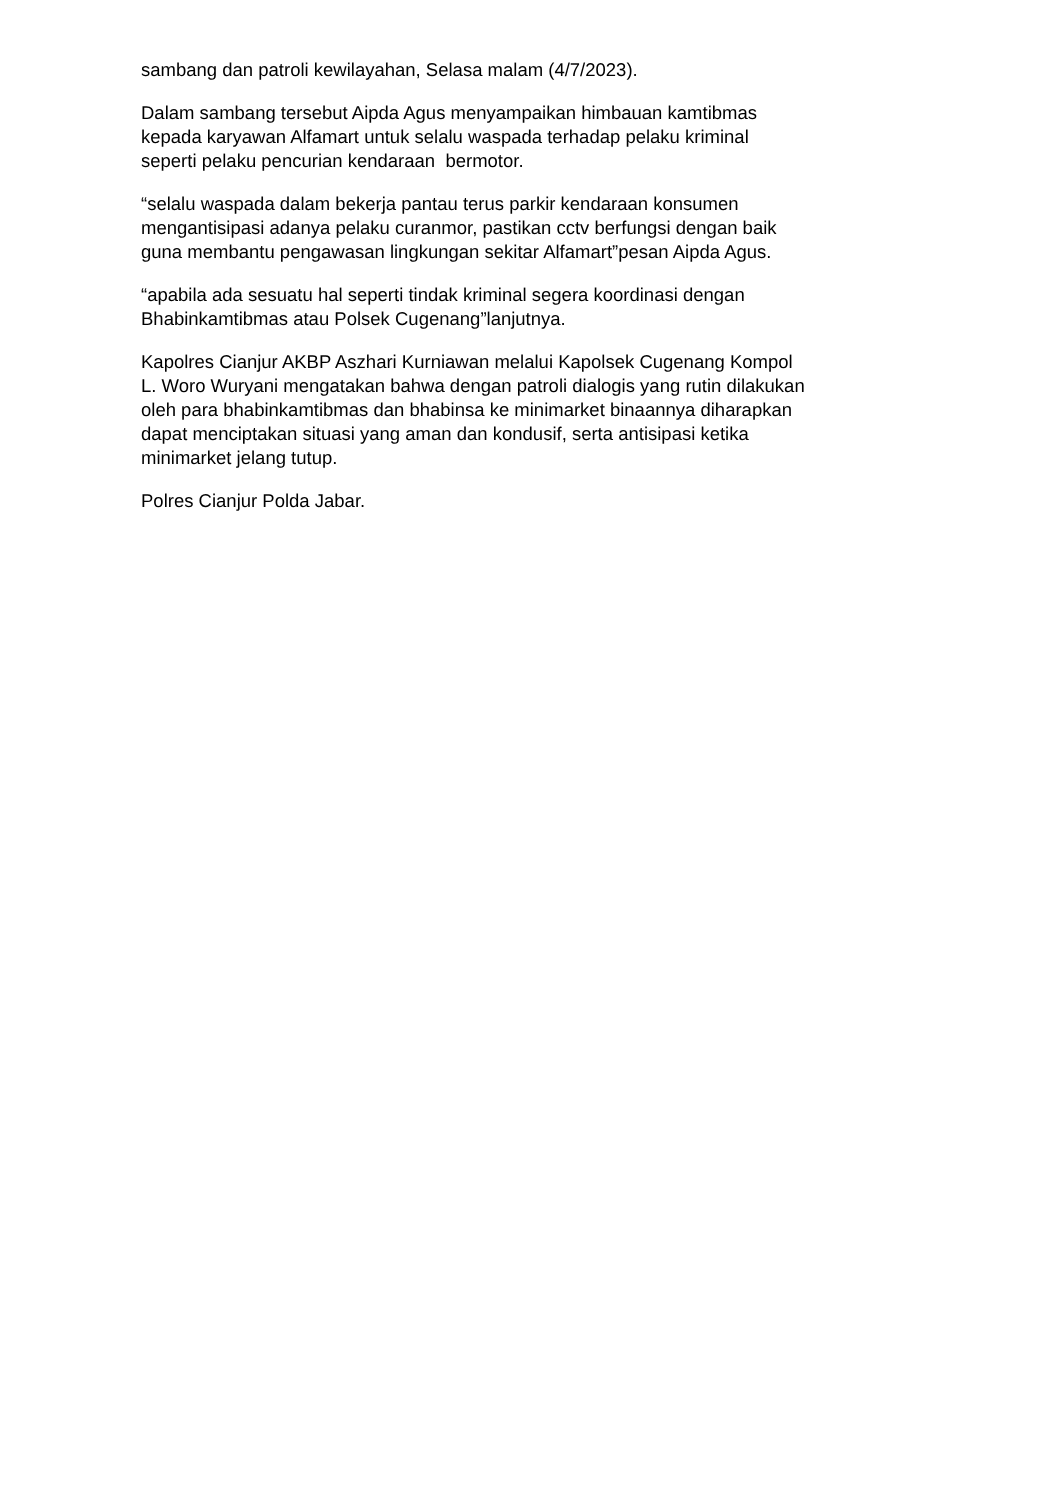sambang dan patroli kewilayahan, Selasa malam (4/7/2023).
Dalam sambang tersebut Aipda Agus menyampaikan himbauan kamtibmas
kepada karyawan Alfamart untuk selalu waspada terhadap pelaku kriminal
seperti pelaku pencurian kendaraan bermotor.
“selalu waspada dalam bekerja pantau terus parkir kendaraan konsumen
mengantisipasi adanya pelaku curanmor, pastikan cctv berfungsi dengan baik
guna membantu pengawasan lingkungan sekitar Alfamart”pesan Aipda Agus.
“apabila ada sesuatu hal seperti tindak kriminal segera koordinasi dengan
Bhabinkamtibmas atau Polsek Cugenang”lanjutnya.
Kapolres Cianjur AKBP Aszhari Kurniawan melalui Kapolsek Cugenang Kompol
L. Woro Wuryani mengatakan bahwa dengan patroli dialogis yang rutin dilakukan
oleh para bhabinkamtibmas dan bhabinsa ke minimarket binaannya diharapkan
dapat menciptakan situasi yang aman dan kondusif, serta antisipasi ketika
minimarket jelang tutup.
Polres Cianjur Polda Jabar.